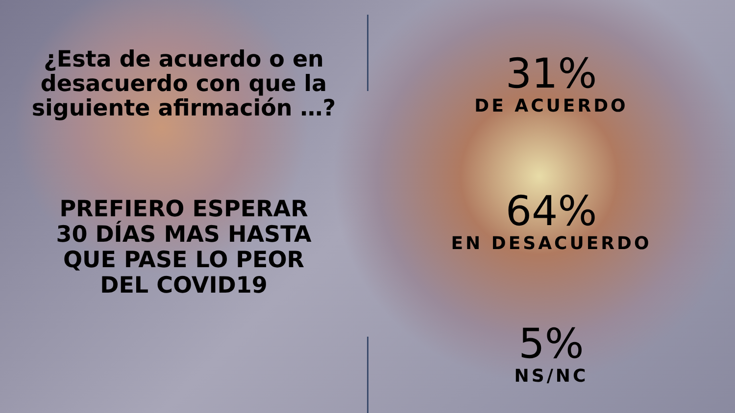¿Esta de acuerdo o en desacuerdo con que la siguiente afirmación …?
PREFIERO ESPERAR 30 DÍAS MAS HASTA QUE PASE LO PEOR DEL COVID19
31%
DE ACUERDO
64%
EN DESACUERDO
5%
NS/NC